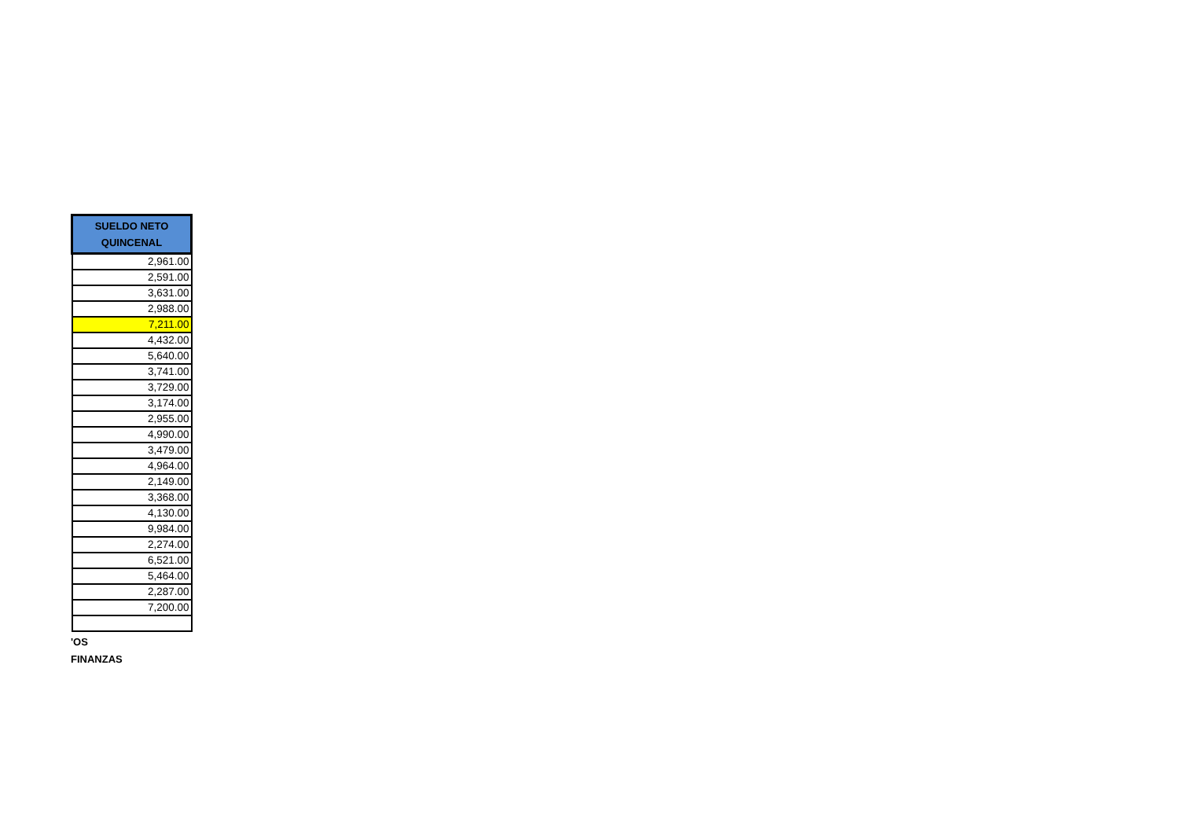| SUELDO NETO QUINCENAL |
| --- |
| 2,961.00 |
| 2,591.00 |
| 3,631.00 |
| 2,988.00 |
| 7,211.00 |
| 4,432.00 |
| 5,640.00 |
| 3,741.00 |
| 3,729.00 |
| 3,174.00 |
| 2,955.00 |
| 4,990.00 |
| 3,479.00 |
| 4,964.00 |
| 2,149.00 |
| 3,368.00 |
| 4,130.00 |
| 9,984.00 |
| 2,274.00 |
| 6,521.00 |
| 5,464.00 |
| 2,287.00 |
| 7,200.00 |
'OS
FINANZAS